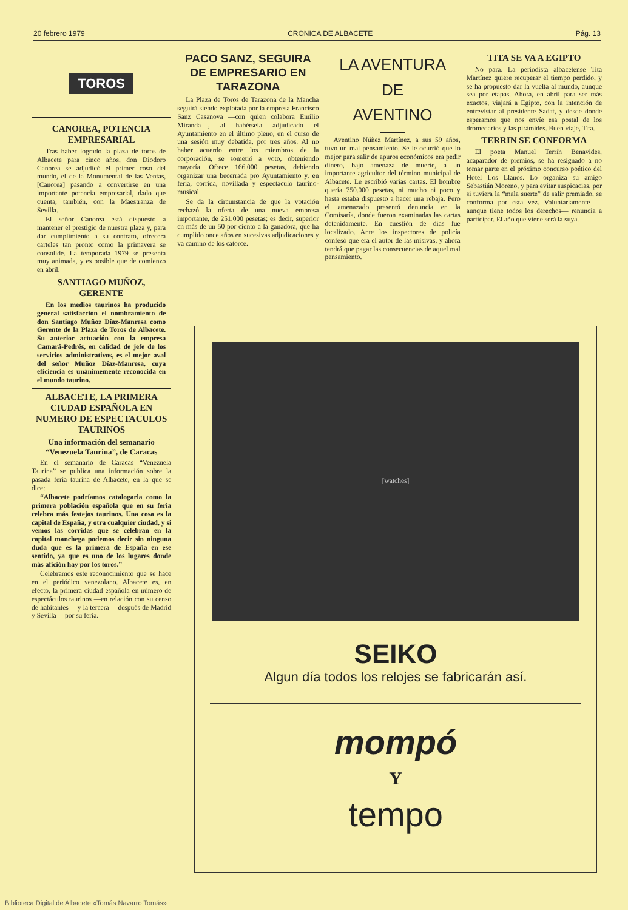20 febrero 1979 CRONICA DE ALBACETE Pág. 13
TOROS
CANOREA, POTENCIA EMPRESARIAL
Tras haber logrado la plaza de toros de Albacete para cinco años, don Diodoro Canorea se adjudicó el primer coso del mundo, el de la Monumental de las Ventas, [Canorea] pasando a convertirse en una importante potencia empresarial, dado que cuenta, también, con la Maestranza de Sevilla.
El señor Canorea está dispuesto a mantener el prestigio de nuestra plaza y, para dar cumplimiento a su contrato, ofrecerá carteles tan pronto como la primavera se consolide. La temporada 1979 se presenta muy animada, y es posible que de comienzo en abril.
SANTIAGO MUÑOZ, GERENTE
En los medios taurinos ha producido general satisfacción el nombramiento de don Santiago Muñoz Díaz-Manresa como Gerente de la Plaza de Toros de Albacete. Su anterior actuación con la empresa Camará-Pedrés, en calidad de jefe de los servicios administrativos, es el mejor aval del señor Muñoz Díaz-Manresa, cuya eficiencia es unánimemente reconocida en el mundo taurino.
ALBACETE, LA PRIMERA CIUDAD ESPAÑOLA EN NUMERO DE ESPECTACULOS TAURINOS
Una información del semanario “Venezuela Taurina”, de Caracas
En el semanario de Caracas “Venezuela Taurina” se publica una información sobre la pasada feria taurina de Albacete, en la que se dice:
“Albacete podríamos catalogarla como la primera población española que en su feria celebra más festejos taurinos. Una cosa es la capital de España, y otra cualquier ciudad, y si vemos las corridas que se celebran en la capital manchega podemos decir sin ninguna duda que es la primera de España en ese sentido, ya que es uno de los lugares donde más afición hay por los toros.”
Celebramos este reconocimiento que se hace en el periódico venezolano. Albacete es, en efecto, la primera ciudad española en número de espectáculos taurinos —en relación con su censo de habitantes— y la tercera —después de Madrid y Sevilla— por su feria.
PACO SANZ, SEGUIRA DE EMPRESARIO EN TARAZONA
La Plaza de Toros de Tarazona de la Mancha seguirá siendo explotada por la empresa Francisco Sanz Casanova —con quien colabora Emilio Miranda—, al habérsela adjudicado el Ayuntamiento en el último pleno, en el curso de una sesión muy debatida, por tres años. Al no haber acuerdo entre los miembros de la corporación, se sometió a voto, obteniendo mayoría. Ofrece 166.000 pesetas, debiendo organizar una becerrada pro Ayuntamiento y, en feria, corrida, novillada y espectáculo taurino-musical.
Se da la circunstancia de que la votación rechazó la oferta de una nueva empresa importante, de 251.000 pesetas; es decir, superior en más de un 50 por ciento a la ganadora, que ha cumplido once años en sucesivas adjudicaciones y va camino de los catorce.
LA AVENTURA
DE
AVENTINO
Aventino Núñez Martínez, a sus 59 años, tuvo un mal pensamiento. Se le ocurrió que lo mejor para salir de apuros económicos era pedir dinero, bajo amenaza de muerte, a un importante agricultor del término municipal de Albacete. Le escribió varias cartas. El hombre quería 750.000 pesetas, ni mucho ni poco y hasta estaba dispuesto a hacer una rebaja. Pero el amenazado presentó denuncia en la Comisaría, donde fueron examinadas las cartas detenidamente. En cuestión de días fue localizado. Ante los inspectores de policía confesó que era el autor de las misivas, y ahora tendrá que pagar las consecuencias de aquel mal pensamiento.
TITA SE VA A EGIPTO
No para. La periodista albacetense Tita Martínez quiere recuperar el tiempo perdido, y se ha propuesto dar la vuelta al mundo, aunque sea por etapas. Ahora, en abril para ser más exactos, viajará a Egipto, con la intención de entrevistar al presidente Sadat, y desde donde esperamos que nos envíe esa postal de los dromedarios y las pirámides. Buen viaje, Tita.
TERRIN SE CONFORMA
El poeta Manuel Terrín Benavides, acaparador de premios, se ha resignado a no tomar parte en el próximo concurso poético del Hotel Los Llanos. Lo organiza su amigo Sebastián Moreno, y para evitar suspicacias, por si tuviera la “mala suerte” de salir premiado, se conforma por esta vez. Voluntariamente —aunque tiene todos los derechos— renuncia a participar. El año que viene será la suya.
[watches]
SEIKO
Algun día todos los relojes se fabricarán así.
mompó
Y
tempo
Biblioteca Digital de Albacete «Tomás Navarro Tomás»